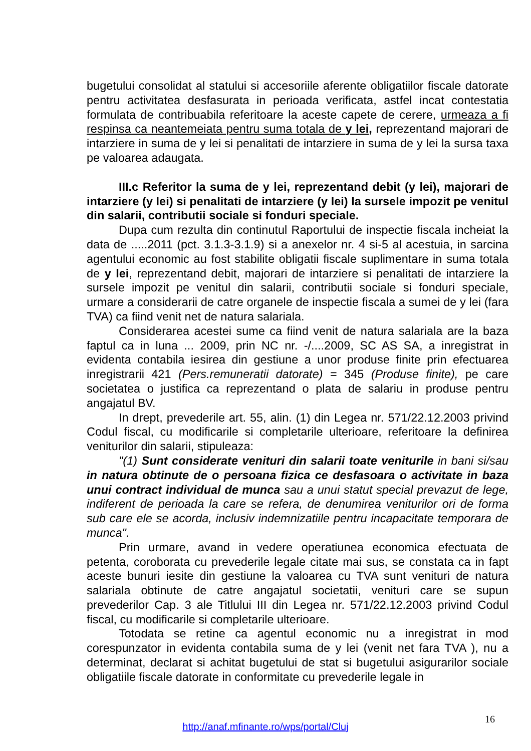bugetului consolidat al statului si accesoriile aferente obligatiilor fiscale datorate pentru activitatea desfasurata in perioada verificata, astfel incat contestatia formulata de contribuabila referitoare la aceste capete de cerere, urmeaza a fi respinsa ca neantemeiata pentru suma totala de y lei, reprezentand majorari de intarziere in suma de y lei si penalitati de intarziere in suma de y lei la sursa taxa pe valoarea adaugata.
III.c Referitor la suma de y lei, reprezentand debit (y lei), majorari de intarziere (y lei) si penalitati de intarziere (y lei) la sursele impozit pe venitul din salarii, contributii sociale si fonduri speciale.
Dupa cum rezulta din continutul Raportului de inspectie fiscala incheiat la data de .....2011 (pct. 3.1.3-3.1.9) si a anexelor nr. 4 si-5 al acestuia, in sarcina agentului economic au fost stabilite obligatii fiscale suplimentare in suma totala de y lei, reprezentand debit, majorari de intarziere si penalitati de intarziere la sursele impozit pe venitul din salarii, contributii sociale si fonduri speciale, urmare a considerarii de catre organele de inspectie fiscala a sumei de y lei (fara TVA) ca fiind venit net de natura salariala.
Considerarea acestei sume ca fiind venit de natura salariala are la baza faptul ca in luna ... 2009, prin NC nr. -/....2009, SC AS SA, a inregistrat in evidenta contabila iesirea din gestiune a unor produse finite prin efectuarea inregistrarii 421 (Pers.remuneratii datorate) = 345 (Produse finite), pe care societatea o justifica ca reprezentand o plata de salariu in produse pentru angajatul BV.
In drept, prevederile art. 55, alin. (1) din Legea nr. 571/22.12.2003 privind Codul fiscal, cu modificarile si completarile ulterioare, referitoare la definirea veniturilor din salarii, stipuleaza:
"(1) Sunt considerate venituri din salarii toate veniturile in bani si/sau in natura obtinute de o persoana fizica ce desfasoara o activitate in baza unui contract individual de munca sau a unui statut special prevazut de lege, indiferent de perioada la care se refera, de denumirea veniturilor ori de forma sub care ele se acorda, inclusiv indemnizatiile pentru incapacitate temporara de munca".
Prin urmare, avand in vedere operatiunea economica efectuata de petenta, coroborata cu prevederile legale citate mai sus, se constata ca in fapt aceste bunuri iesite din gestiune la valoarea cu TVA sunt venituri de natura salariala obtinute de catre angajatul societatii, venituri care se supun prevederilor Cap. 3 ale Titlului III din Legea nr. 571/22.12.2003 privind Codul fiscal, cu modificarile si completarile ulterioare.
Totodata se retine ca agentul economic nu a inregistrat in mod corespunzator in evidenta contabila suma de y lei (venit net fara TVA ), nu a determinat, declarat si achitat bugetului de stat si bugetului asigurarilor sociale obligatiile fiscale datorate in conformitate cu prevederile legale in
16
http://anaf.mfinante.ro/wps/portal/Cluj